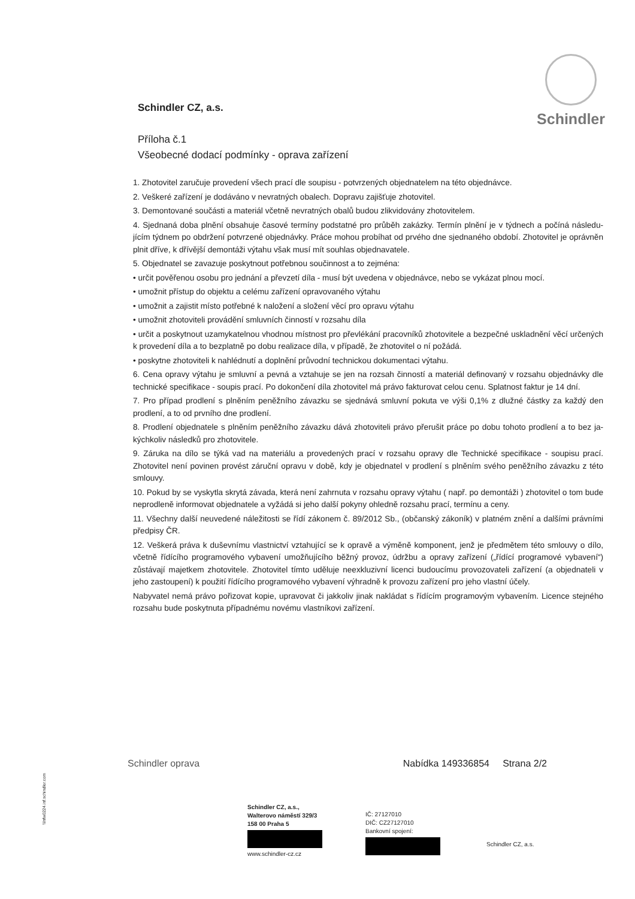Schindler
Schindler CZ, a.s.
Příloha č.1
Všeobecné dodací podmínky - oprava zařízení
1. Zhotovitel zaručuje provedení všech prací dle soupisu - potvrzených objednatelem na této objednávce.
2. Veškeré zařízení je dodáváno v nevratných obalech. Dopravu zajišťuje zhotovitel.
3. Demontované součásti a materiál včetně nevratných obalů budou zlikvidovány zhotovitelem.
4. Sjednaná doba plnění obsahuje časové termíny podstatné pro průběh zakázky. Termín plnění je v týdnech a počíná následu-jícím týdnem po obdržení potvrzené objednávky. Práce mohou probíhat od prvého dne sjednaného období. Zhotovitel je oprávněn plnit dříve, k dřívější demontáži výtahu však musí mít souhlas objednavatele.
5. Objednatel se zavazuje poskytnout potřebnou součinnost a to zejména:
• určit pověřenou osobu pro jednání a převzetí díla - musí být uvedena v objednávce, nebo se vykázat plnou mocí.
• umožnit přístup do objektu a celému zařízení opravovaného výtahu
• umožnit a zajistit místo potřebné k naložení a složení věcí pro opravu výtahu
• umožnit zhotoviteli provádění smluvních činností v rozsahu díla
• určit a poskytnout uzamykatelnou vhodnou místnost pro převlékání pracovníků zhotovitele a bezpečné uskladnění věcí určených k provedení díla a to bezplatně po dobu realizace díla, v případě, že zhotovitel o ní požádá.
• poskytne zhotoviteli k nahlédnutí a doplnění průvodní technickou dokumentaci výtahu.
6. Cena opravy výtahu je smluvní a pevná a vztahuje se jen na rozsah činností a materiál definovaný v rozsahu objednávky dle technické specifikace - soupis prací. Po dokončení díla zhotovitel má právo fakturovat celou cenu. Splatnost faktur je 14 dní.
7. Pro případ prodlení s plněním peněžního závazku se sjednává smluvní pokuta ve výši 0,1% z dlužné částky za každý den prodlení, a to od prvního dne prodlení.
8. Prodlení objednatele s plněním peněžního závazku dává zhotoviteli právo přerušit práce po dobu tohoto prodlení a to bez ja-kýchkoliv následků pro zhotovitele.
9. Záruka na dílo se týká vad na materiálu a provedených prací v rozsahu opravy dle Technické specifikace - soupisu prací. Zhotovitel není povinen provést záruční opravu v době, kdy je objednatel v prodlení s plněním svého peněžního závazku z této smlouvy.
10. Pokud by se vyskytla skrytá závada, která není zahrnuta v rozsahu opravy výtahu ( např. po demontáži ) zhotovitel o tom bude neprodleně informovat objednatele a vyžádá si jeho další pokyny ohledně rozsahu prací, termínu a ceny.
11. Všechny další neuvedené náležitosti se řídí zákonem č. 89/2012 Sb., (občanský zákoník) v platném znění a dalšími právními předpisy ČR.
12. Veškerá práva k duševnímu vlastnictví vztahující se k opravě a výměně komponent, jenž je předmětem této smlouvy o dílo, včetně řídícího programového vybavení umožňujícího běžný provoz, údržbu a opravy zařízení („řídící programové vybavení“) zůstávají majetkem zhotovitele. Zhotovitel tímto uděluje neexkluzivní licenci budoucímu provozovateli zařízení (a objednateli v jeho zastoupení) k použití řídícího programového vybavení výhradně k provozu zařízení pro jeho vlastní účely.
Nabyvatel nemá právo pořizovat kopie, upravovat či jakkoliv jinak nakládat s řídícím programovým vybavením. Licence stejného rozsahu bude poskytnuta případnému novému vlastníkovi zařízení.
Schindler oprava Nabídka 149336854 Strana 2/2
\\lnfw0224.inf.schindler.com
Schindler CZ, a.s.,
Walterovo náměstí 329/3
158 00 Praha 5
www.schindler-cz.cz
IČ: 27127010
DIČ: CZ27127010
Bankovní spojení:
Schindler CZ, a.s.